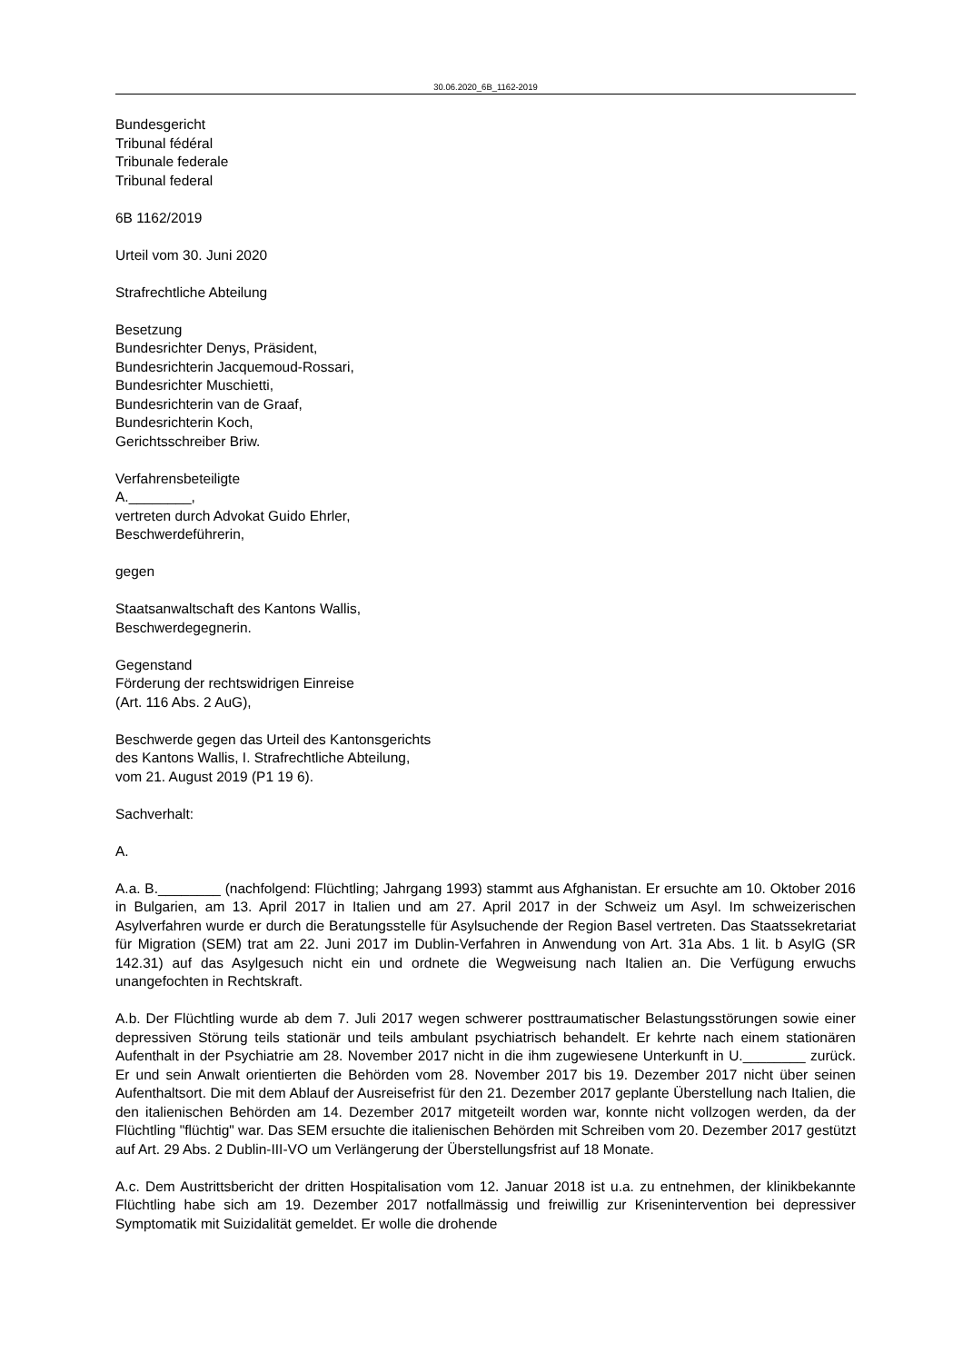30.06.2020_6B_1162-2019
Bundesgericht
Tribunal fédéral
Tribunale federale
Tribunal federal
6B 1162/2019
Urteil vom 30. Juni 2020
Strafrechtliche Abteilung
Besetzung
Bundesrichter Denys, Präsident,
Bundesrichterin Jacquemoud-Rossari,
Bundesrichter Muschietti,
Bundesrichterin van de Graaf,
Bundesrichterin Koch,
Gerichtsschreiber Briw.
Verfahrensbeteiligte
A.________,
vertreten durch Advokat Guido Ehrler,
Beschwerdeführerin,
gegen
Staatsanwaltschaft des Kantons Wallis,
Beschwerdegegnerin.
Gegenstand
Förderung der rechtswidrigen Einreise
(Art. 116 Abs. 2 AuG),
Beschwerde gegen das Urteil des Kantonsgerichts
des Kantons Wallis, I. Strafrechtliche Abteilung,
vom 21. August 2019 (P1 19 6).
Sachverhalt:
A.
A.a. B.________ (nachfolgend: Flüchtling; Jahrgang 1993) stammt aus Afghanistan. Er ersuchte am 10. Oktober 2016 in Bulgarien, am 13. April 2017 in Italien und am 27. April 2017 in der Schweiz um Asyl. Im schweizerischen Asylverfahren wurde er durch die Beratungsstelle für Asylsuchende der Region Basel vertreten. Das Staatssekretariat für Migration (SEM) trat am 22. Juni 2017 im Dublin-Verfahren in Anwendung von Art. 31a Abs. 1 lit. b AsylG (SR 142.31) auf das Asylgesuch nicht ein und ordnete die Wegweisung nach Italien an. Die Verfügung erwuchs unangefochten in Rechtskraft.
A.b. Der Flüchtling wurde ab dem 7. Juli 2017 wegen schwerer posttraumatischer Belastungsstörungen sowie einer depressiven Störung teils stationär und teils ambulant psychiatrisch behandelt. Er kehrte nach einem stationären Aufenthalt in der Psychiatrie am 28. November 2017 nicht in die ihm zugewiesene Unterkunft in U.________ zurück. Er und sein Anwalt orientierten die Behörden vom 28. November 2017 bis 19. Dezember 2017 nicht über seinen Aufenthaltsort. Die mit dem Ablauf der Ausreisefrist für den 21. Dezember 2017 geplante Überstellung nach Italien, die den italienischen Behörden am 14. Dezember 2017 mitgeteilt worden war, konnte nicht vollzogen werden, da der Flüchtling "flüchtig" war. Das SEM ersuchte die italienischen Behörden mit Schreiben vom 20. Dezember 2017 gestützt auf Art. 29 Abs. 2 Dublin-III-VO um Verlängerung der Überstellungsfrist auf 18 Monate.
A.c. Dem Austrittsbericht der dritten Hospitalisation vom 12. Januar 2018 ist u.a. zu entnehmen, der klinikbekannte Flüchtling habe sich am 19. Dezember 2017 notfallmässig und freiwillig zur Krisenintervention bei depressiver Symptomatik mit Suizidalität gemeldet. Er wolle die drohende